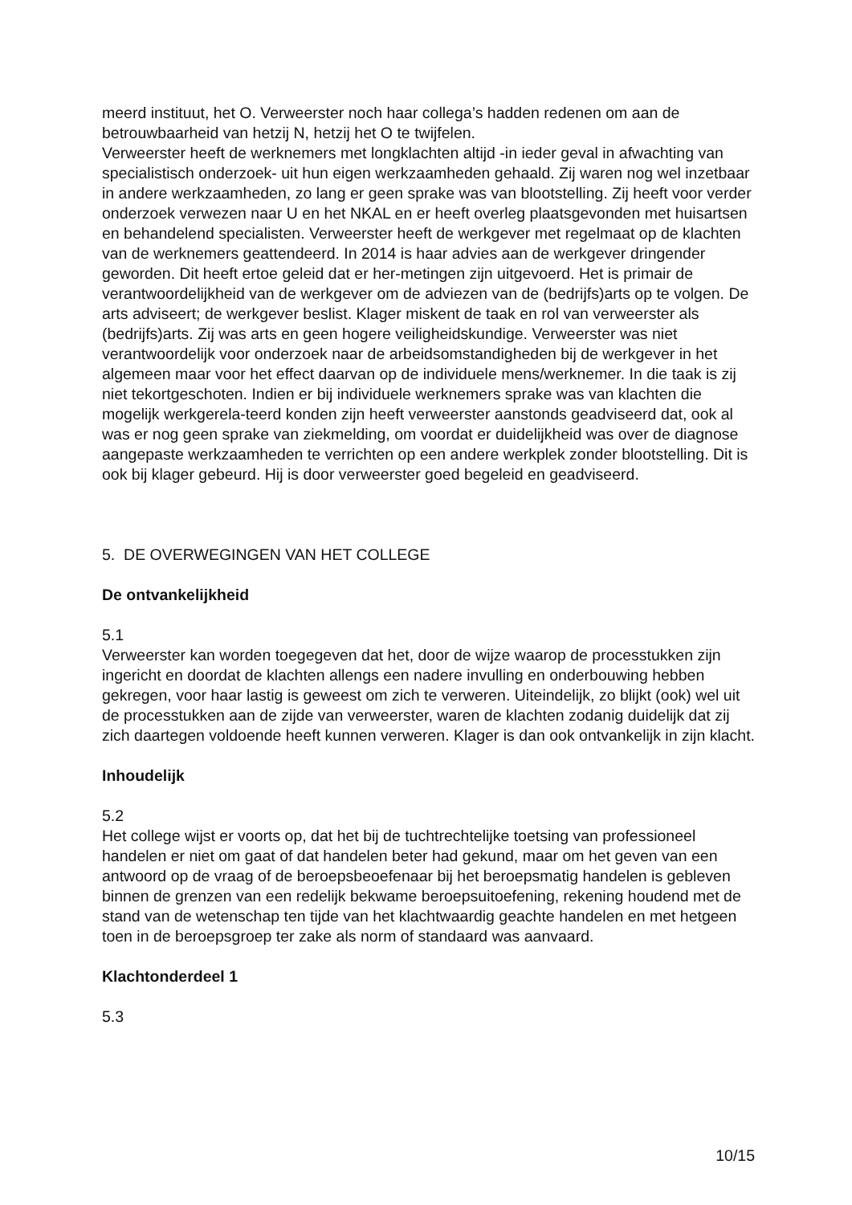meerd instituut, het O. Verweerster noch haar collega’s hadden redenen om aan de betrouwbaarheid van hetzij N, hetzij het O te twijfelen.
Verweerster heeft de werknemers met longklachten altijd -in ieder geval in afwachting van specialistisch onderzoek- uit hun eigen werkzaamheden gehaald. Zij waren nog wel inzetbaar in andere werkzaamheden, zo lang er geen sprake was van blootstelling. Zij heeft voor verder onderzoek verwezen naar U en het NKAL en er heeft overleg plaatsgevonden met huisartsen en behandelend specialisten. Verweerster heeft de werkgever met regelmaat op de klachten van de werknemers geattendeerd. In 2014 is haar advies aan de werkgever dringender geworden. Dit heeft ertoe geleid dat er her-metingen zijn uitgevoerd. Het is primair de verantwoordelijkheid van de werkgever om de adviezen van de (bedrijfs)arts op te volgen. De arts adviseert; de werkgever beslist. Klager miskent de taak en rol van verweerster als (bedrijfs)arts. Zij was arts en geen hogere veiligheidskundige. Verweerster was niet verantwoordelijk voor onderzoek naar de arbeidsomstandigheden bij de werkgever in het algemeen maar voor het effect daarvan op de individuele mens/werknemer. In die taak is zij niet tekortgeschoten. Indien er bij individuele werknemers sprake was van klachten die mogelijk werkgerela-teerd konden zijn heeft verweerster aanstonds geadviseerd dat, ook al was er nog geen sprake van ziekmelding, om voordat er duidelijkheid was over de diagnose aangepaste werkzaamheden te verrichten op een andere werkplek zonder blootstelling. Dit is ook bij klager gebeurd. Hij is door verweerster goed begeleid en geadviseerd.
5. DE OVERWEGINGEN VAN HET COLLEGE
De ontvankelijkheid
5.1
Verweerster kan worden toegegeven dat het, door de wijze waarop de processtukken zijn ingericht en doordat de klachten allengs een nadere invulling en onderbouwing hebben gekregen, voor haar lastig is geweest om zich te verweren. Uiteindelijk, zo blijkt (ook) wel uit de processtukken aan de zijde van verweerster, waren de klachten zodanig duidelijk dat zij zich daartegen voldoende heeft kunnen verweren. Klager is dan ook ontvankelijk in zijn klacht.
Inhoudelijk
5.2
Het college wijst er voorts op, dat het bij de tuchtrechtelijke toetsing van professioneel handelen er niet om gaat of dat handelen beter had gekund, maar om het geven van een antwoord op de vraag of de beroepsbeoefenaar bij het beroepsmatig handelen is gebleven binnen de grenzen van een redelijk bekwame beroepsuitoefening, rekening houdend met de stand van de wetenschap ten tijde van het klachtwaardig geachte handelen en met hetgeen toen in de beroepsgroep ter zake als norm of standaard was aanvaard.
Klachtonderdeel 1
5.3
10/15